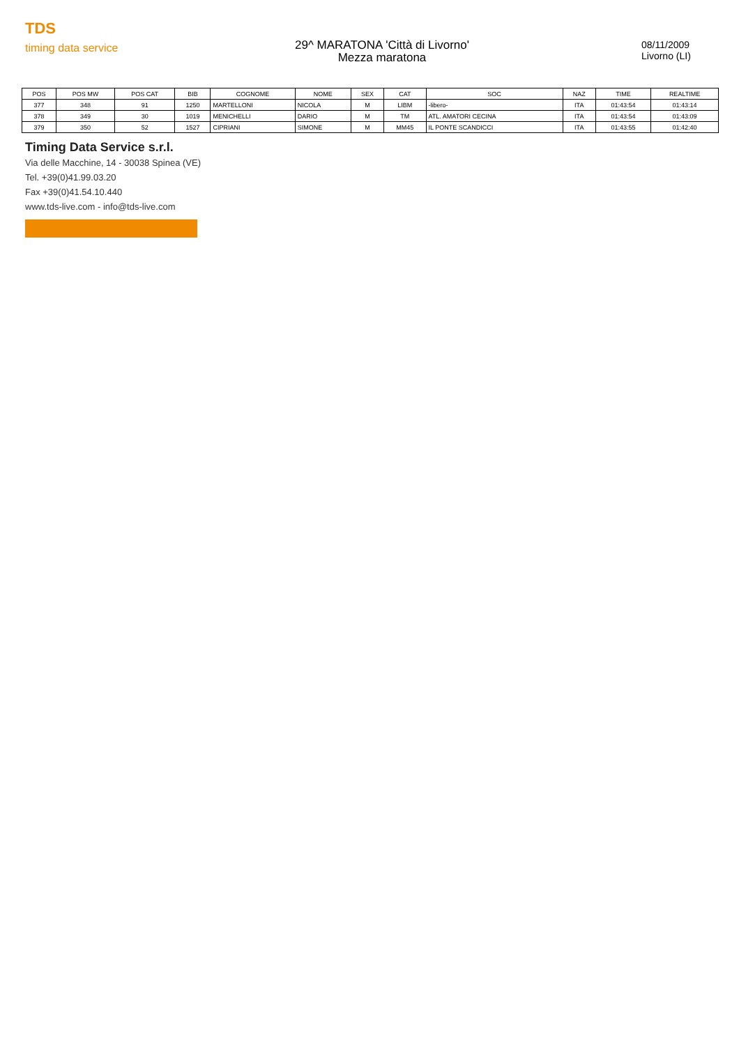TDS
timing data service
29^ MARATONA 'Città di Livorno'
Mezza maratona
08/11/2009
Livorno (LI)
| POS | POS MW | POS CAT | BIB | COGNOME | NOME | SEX | CAT | SOC | NAZ | TIME | REALTIME |
| --- | --- | --- | --- | --- | --- | --- | --- | --- | --- | --- | --- |
| 377 | 348 | 91 | 1250 | MARTELLONI | NICOLA | M | LIBM | -libero- | ITA | 01:43:54 | 01:43:14 |
| 378 | 349 | 30 | 1019 | MENICHELLI | DARIO | M | TM | ATL. AMATORI CECINA | ITA | 01:43:54 | 01:43:09 |
| 379 | 350 | 52 | 1527 | CIPRIANI | SIMONE | M | MM45 | IL PONTE SCANDICCI | ITA | 01:43:55 | 01:42:40 |
Timing Data Service s.r.l.
Via delle Macchine, 14 - 30038 Spinea (VE)
Tel. +39(0)41.99.03.20
Fax +39(0)41.54.10.440
www.tds-live.com - info@tds-live.com